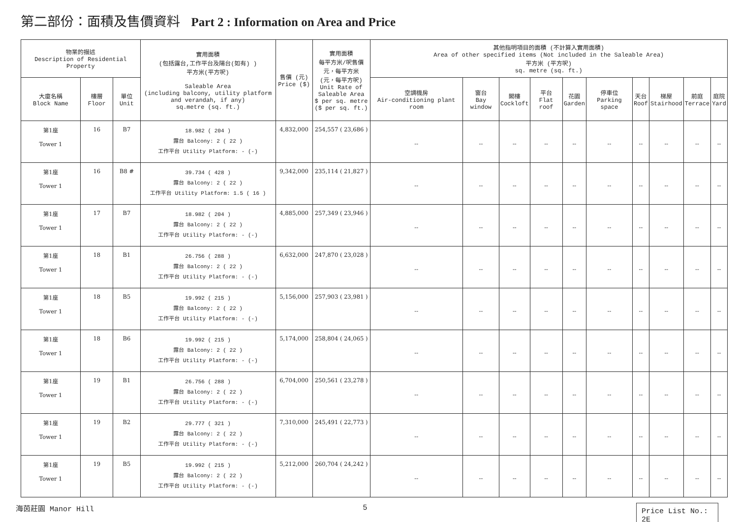第二部份：面積及售價資料 Part 2 : Information on Area and Price
| 物業的描述 Description of Residential Property | | | 實用面積 (包括露台,工作平台及陽台(如有) ) 平方米(平方呎) Saleable Area (including balcony, utility platform and verandah, if any) sq.metre (sq. ft.) | 售價 (元) Price ($) | 實用面積 每平方米/呎售價 元，每平方米 (元，每平方呎) Unit Rate of Saleable Area $ per sq. metre ($ per sq. ft.) | 其他指明項目的面積 (不計算入實用面積) Area of other specified items (Not included in the Saleable Area) 平方米 (平方呎) sq. metre (sq. ft.) | | | | | | | | | |
| --- | --- | --- | --- | --- | --- | --- | --- | --- | --- | --- | --- | --- | --- | --- | --- |
| 大廈名稱 Block Name | 樓層 Floor | 單位 Unit | | | | 空調機房 Air-conditioning plant room | 窗台 Bay window | 閣樓 Cockloft | 平台 Flat roof | 花園 Garden | 停車位 Parking space | 天台 Roof | 梯屋 Stairhood | 前庭 Terrace | 庭院 Yard |
| 第1座 Tower 1 | 16 | B7 | 18.982 ( 204 ) 露台 Balcony: 2 ( 22 ) 工作平台 Utility Platform: - (-) | 4,832,000 | 254,557 ( 23,686 ) | -- | -- | -- | -- | -- | -- | -- | -- | -- | -- |
| 第1座 Tower 1 | 16 | B8 # | 39.734 ( 428 ) 露台 Balcony: 2 ( 22 ) 工作平台 Utility Platform: 1.5 ( 16 ) | 9,342,000 | 235,114 ( 21,827 ) | -- | -- | -- | -- | -- | -- | -- | -- | -- | -- |
| 第1座 Tower 1 | 17 | B7 | 18.982 ( 204 ) 露台 Balcony: 2 ( 22 ) 工作平台 Utility Platform: - (-) | 4,885,000 | 257,349 ( 23,946 ) | -- | -- | -- | -- | -- | -- | -- | -- | -- | -- |
| 第1座 Tower 1 | 18 | B1 | 26.756 ( 288 ) 露台 Balcony: 2 ( 22 ) 工作平台 Utility Platform: - (-) | 6,632,000 | 247,870 ( 23,028 ) | -- | -- | -- | -- | -- | -- | -- | -- | -- | -- |
| 第1座 Tower 1 | 18 | B5 | 19.992 ( 215 ) 露台 Balcony: 2 ( 22 ) 工作平台 Utility Platform: - (-) | 5,156,000 | 257,903 ( 23,981 ) | -- | -- | -- | -- | -- | -- | -- | -- | -- | -- |
| 第1座 Tower 1 | 18 | B6 | 19.992 ( 215 ) 露台 Balcony: 2 ( 22 ) 工作平台 Utility Platform: - (-) | 5,174,000 | 258,804 ( 24,065 ) | -- | -- | -- | -- | -- | -- | -- | -- | -- | -- |
| 第1座 Tower 1 | 19 | B1 | 26.756 ( 288 ) 露台 Balcony: 2 ( 22 ) 工作平台 Utility Platform: - (-) | 6,704,000 | 250,561 ( 23,278 ) | -- | -- | -- | -- | -- | -- | -- | -- | -- | -- |
| 第1座 Tower 1 | 19 | B2 | 29.777 ( 321 ) 露台 Balcony: 2 ( 22 ) 工作平台 Utility Platform: - (-) | 7,310,000 | 245,491 ( 22,773 ) | -- | -- | -- | -- | -- | -- | -- | -- | -- | -- |
| 第1座 Tower 1 | 19 | B5 | 19.992 ( 215 ) 露台 Balcony: 2 ( 22 ) 工作平台 Utility Platform: - (-) | 5,212,000 | 260,704 ( 24,242 ) | -- | -- | -- | -- | -- | -- | -- | -- | -- | -- |
海茵莊園 Manor Hill 5 Price List No.: 2E